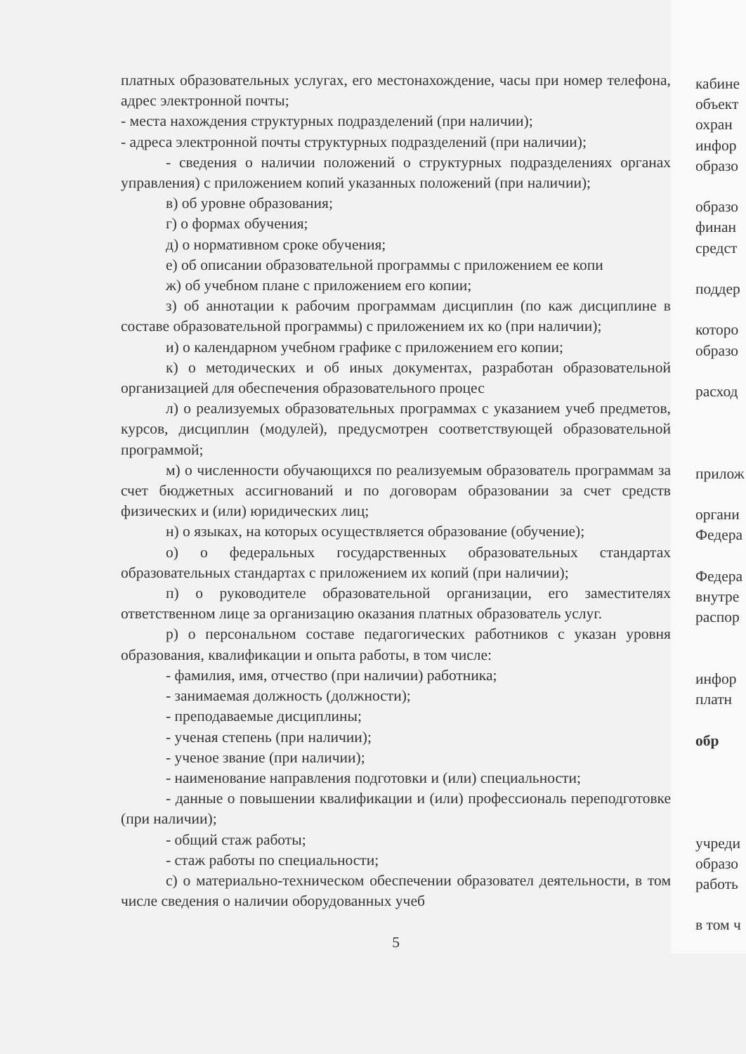платных образовательных услугах, его местонахождение, часы при номер телефона, адрес электронной почты;
- места нахождения структурных подразделений (при наличии);
- адреса электронной почты структурных подразделений (при наличии);
- сведения о наличии положений о структурных подразделениях органах управления) с приложением копий указанных положений (при наличии);
в) об уровне образования;
г) о формах обучения;
д) о нормативном сроке обучения;
е) об описании образовательной программы с приложением ее копи
ж) об учебном плане с приложением его копии;
з) об аннотации к рабочим программам дисциплин (по каж дисциплине в составе образовательной программы) с приложением их ко (при наличии);
и) о календарном учебном графике с приложением его копии;
к) о методических и об иных документах, разработан образовательной организацией для обеспечения образовательного процес
л) о реализуемых образовательных программах с указанием учеб предметов, курсов, дисциплин (модулей), предусмотрен соответствующей образовательной программой;
м) о численности обучающихся по реализуемым образователь программам за счет бюджетных ассигнований и по договорам образовании за счет средств физических и (или) юридических лиц;
н) о языках, на которых осуществляется образование (обучение);
о) о федеральных государственных образовательных стандартах образовательных стандартах с приложением их копий (при наличии);
п) о руководителе образовательной организации, его заместителях ответственном лице за организацию оказания платных образователь услуг.
р) о персональном составе педагогических работников с указан уровня образования, квалификации и опыта работы, в том числе:
- фамилия, имя, отчество (при наличии) работника;
- занимаемая должность (должности);
- преподаваемые дисциплины;
- ученая степень (при наличии);
- ученое звание (при наличии);
- наименование направления подготовки и (или) специальности;
- данные о повышении квалификации и (или) профессиональ переподготовке (при наличии);
- общий стаж работы;
- стаж работы по специальности;
с) о материально-техническом обеспечении образовател деятельности, в том числе сведения о наличии оборудованных учеб
5
кабине
объект
охран
инфор
образо
образо
финан
средст
поддер
которо
образо
расход
прилож
органи
Федера
Федера
внутре
распор
инфор
платн
обр
учреди
образо
работь
в том ч